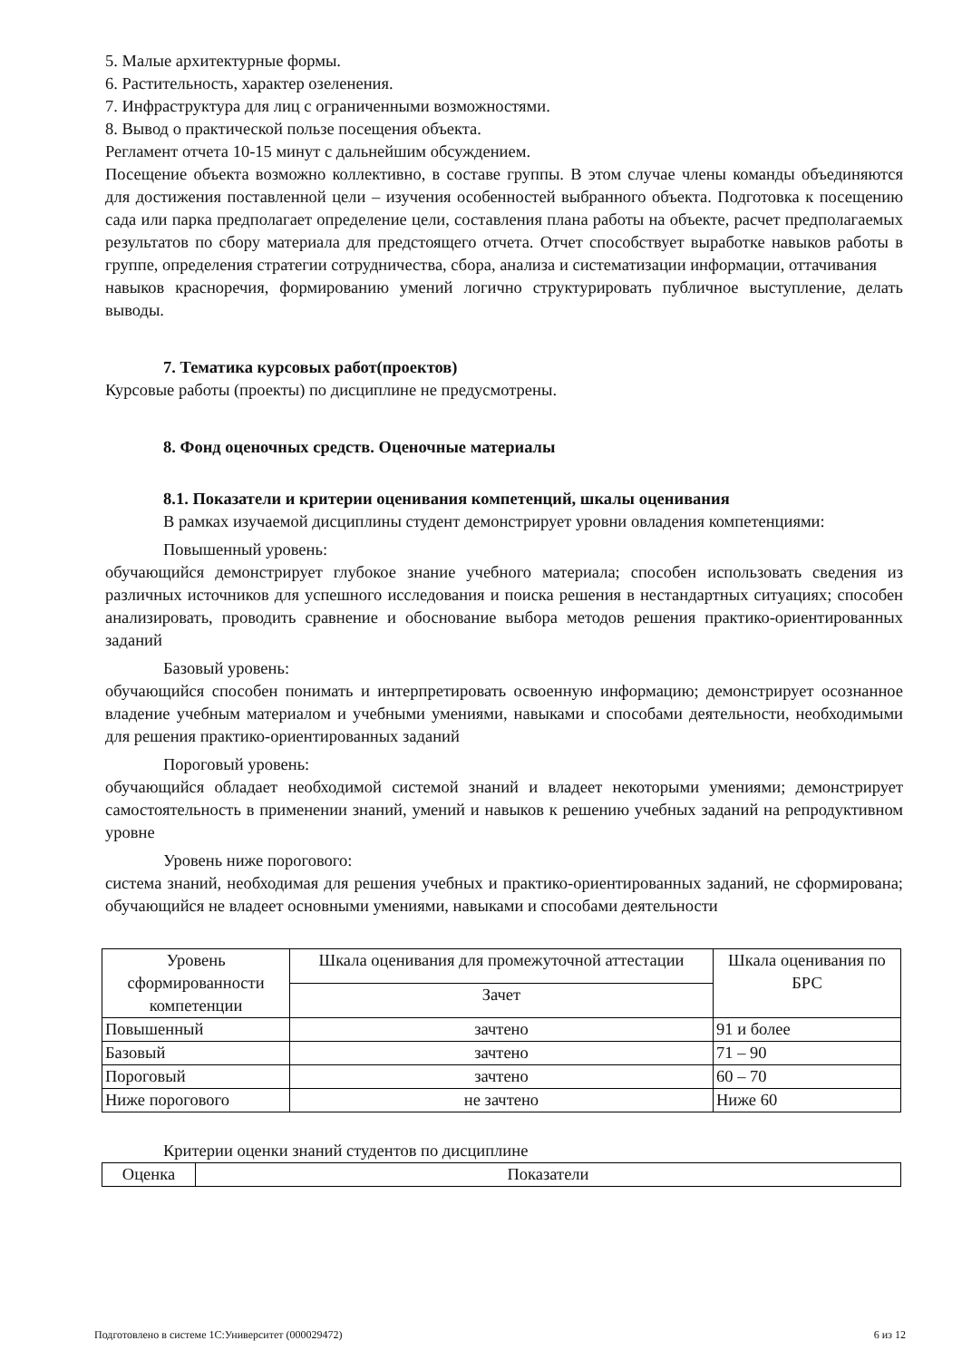5. Малые архитектурные формы.
6. Растительность, характер озеленения.
7. Инфраструктура для лиц с ограниченными возможностями.
8. Вывод о практической пользе посещения объекта.
Регламент отчета 10-15 минут с дальнейшим обсуждением.
Посещение объекта возможно коллективно, в составе группы. В этом случае члены команды объединяются для достижения поставленной цели – изучения особенностей выбранного объекта. Подготовка к посещению сада или парка предполагает определение цели, составления плана работы на объекте, расчет предполагаемых результатов по сбору материала для предстоящего отчета. Отчет способствует выработке навыков работы в группе, определения стратегии сотрудничества, сбора, анализа и систематизации информации, оттачивания
навыков красноречия, формированию умений логично структурировать публичное выступление, делать выводы.
7. Тематика курсовых работ(проектов)
Курсовые работы (проекты) по дисциплине не предусмотрены.
8. Фонд оценочных средств. Оценочные материалы
8.1. Показатели и критерии оценивания компетенций, шкалы оценивания
В рамках изучаемой дисциплины студент демонстрирует уровни овладения компетенциями:
Повышенный уровень:
обучающийся демонстрирует глубокое знание учебного материала; способен использовать сведения из различных источников для успешного исследования и поиска решения в нестандартных ситуациях; способен анализировать, проводить сравнение и обоснование выбора методов решения практико-ориентированных заданий
Базовый уровень:
обучающийся способен понимать и интерпретировать освоенную информацию; демонстрирует осознанное владение учебным материалом и учебными умениями, навыками и способами деятельности, необходимыми для решения практико-ориентированных заданий
Пороговый уровень:
обучающийся обладает необходимой системой знаний и владеет некоторыми умениями; демонстрирует самостоятельность в применении знаний, умений и навыков к решению учебных заданий на репродуктивном уровне
Уровень ниже порогового:
система знаний, необходимая для решения учебных и практико-ориентированных заданий, не сформирована; обучающийся не владеет основными умениями, навыками и способами деятельности
| Уровень сформированности компетенции | Шкала оценивания для промежуточной аттестации | Шкала оценивания по БРС |
| | Зачет | |
| Повышенный | зачтено | 91 и более |
| Базовый | зачтено | 71 – 90 |
| Пороговый | зачтено | 60 – 70 |
| Ниже порогового | не зачтено | Ниже 60 |
Критерии оценки знаний студентов по дисциплине
| Оценка | Показатели |
Подготовлено в системе 1С:Университет (000029472) 6 из 12